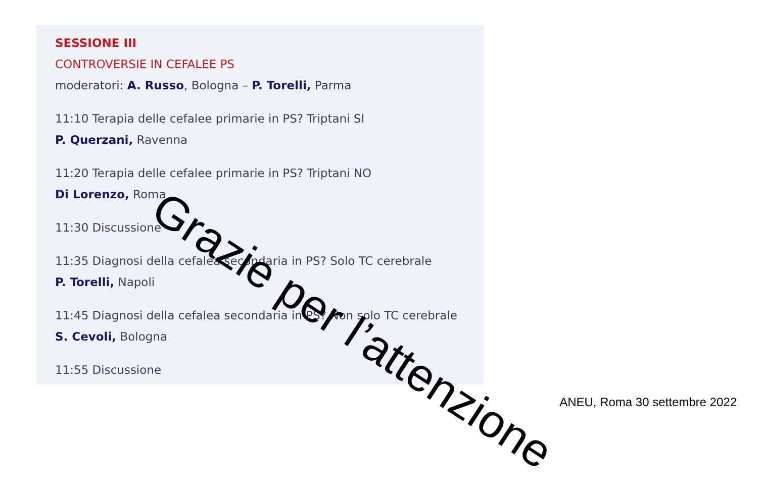SESSIONE III
CONTROVERSIE IN CEFALEE PS
moderatori: A. Russo, Bologna – P. Torelli, Parma
11:10 Terapia delle cefalee primarie in PS? Triptani SI
P. Querzani, Ravenna
11:20 Terapia delle cefalee primarie in PS? Triptani NO
Di Lorenzo, Roma
11:30 Discussione
11:35 Diagnosi della cefalea secondaria in PS? Solo TC cerebrale
P. Torelli, Napoli
11:45 Diagnosi della cefalea secondaria in PS? Non solo TC cerebrale
S. Cevoli, Bologna
11:55 Discussione
Grazie per l’attenzione
ANEU, Roma 30 settembre 2022